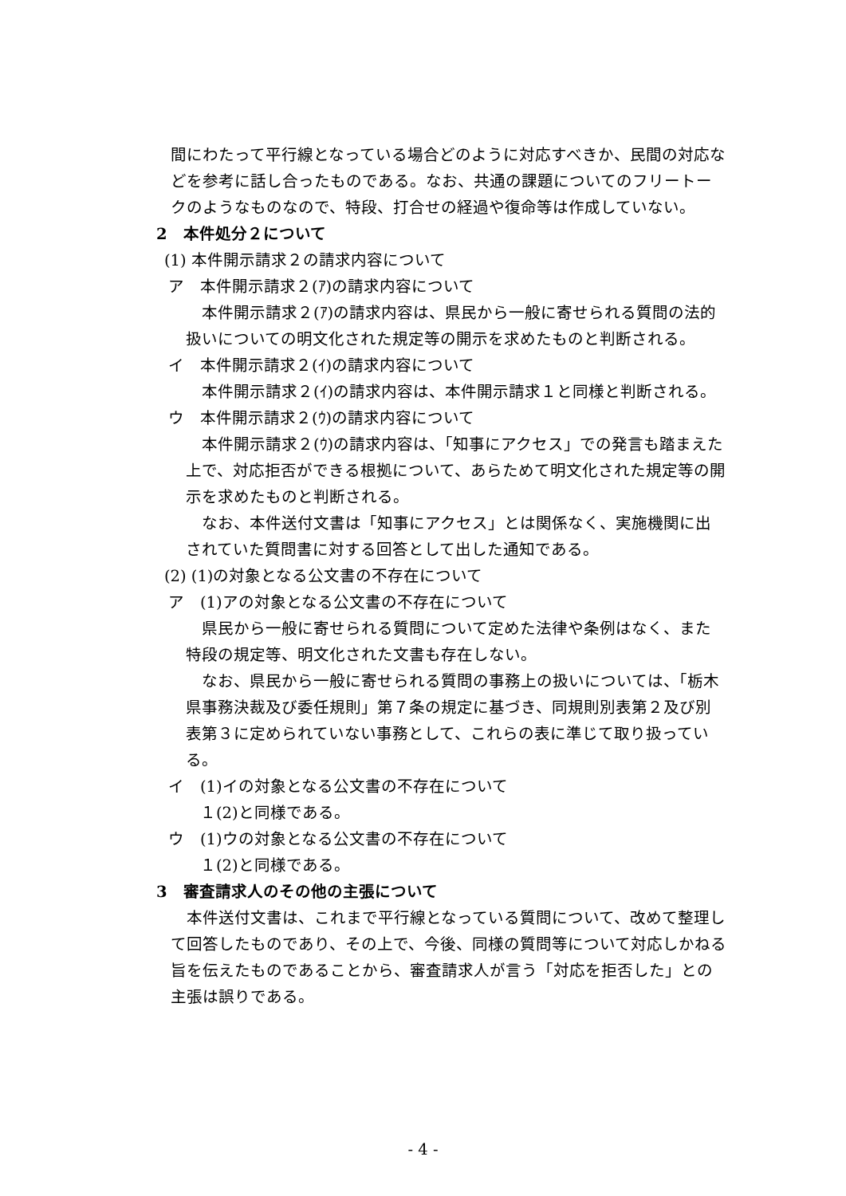間にわたって平行線となっている場合どのように対応すべきか、民間の対応などを参考に話し合ったものである。なお、共通の課題についてのフリートークのようなものなので、特段、打合せの経過や復命等は作成していない。
2　本件処分２について
(1) 本件開示請求２の請求内容について
ア　本件開示請求２(ｱ)の請求内容について
本件開示請求２(ｱ)の請求内容は、県民から一般に寄せられる質問の法的扱いについての明文化された規定等の開示を求めたものと判断される。
イ　本件開示請求２(ｲ)の請求内容について
本件開示請求２(ｲ)の請求内容は、本件開示請求１と同様と判断される。
ウ　本件開示請求２(ｳ)の請求内容について
本件開示請求２(ｳ)の請求内容は、「知事にアクセス」での発言も踏まえた上で、対応拒否ができる根拠について、あらためて明文化された規定等の開示を求めたものと判断される。
なお、本件送付文書は「知事にアクセス」とは関係なく、実施機関に出されていた質問書に対する回答として出した通知である。
(2) (1)の対象となる公文書の不存在について
ア　(1)アの対象となる公文書の不存在について
県民から一般に寄せられる質問について定めた法律や条例はなく、また特段の規定等、明文化された文書も存在しない。
なお、県民から一般に寄せられる質問の事務上の扱いについては、「栃木県事務決裁及び委任規則」第７条の規定に基づき、同規則別表第２及び別表第３に定められていない事務として、これらの表に準じて取り扱っている。
イ　(1)イの対象となる公文書の不存在について
１(2)と同様である。
ウ　(1)ウの対象となる公文書の不存在について
１(2)と同様である。
3　審査請求人のその他の主張について
本件送付文書は、これまで平行線となっている質問について、改めて整理して回答したものであり、その上で、今後、同様の質問等について対応しかねる旨を伝えたものであることから、審査請求人が言う「対応を拒否した」との主張は誤りである。
- 4 -